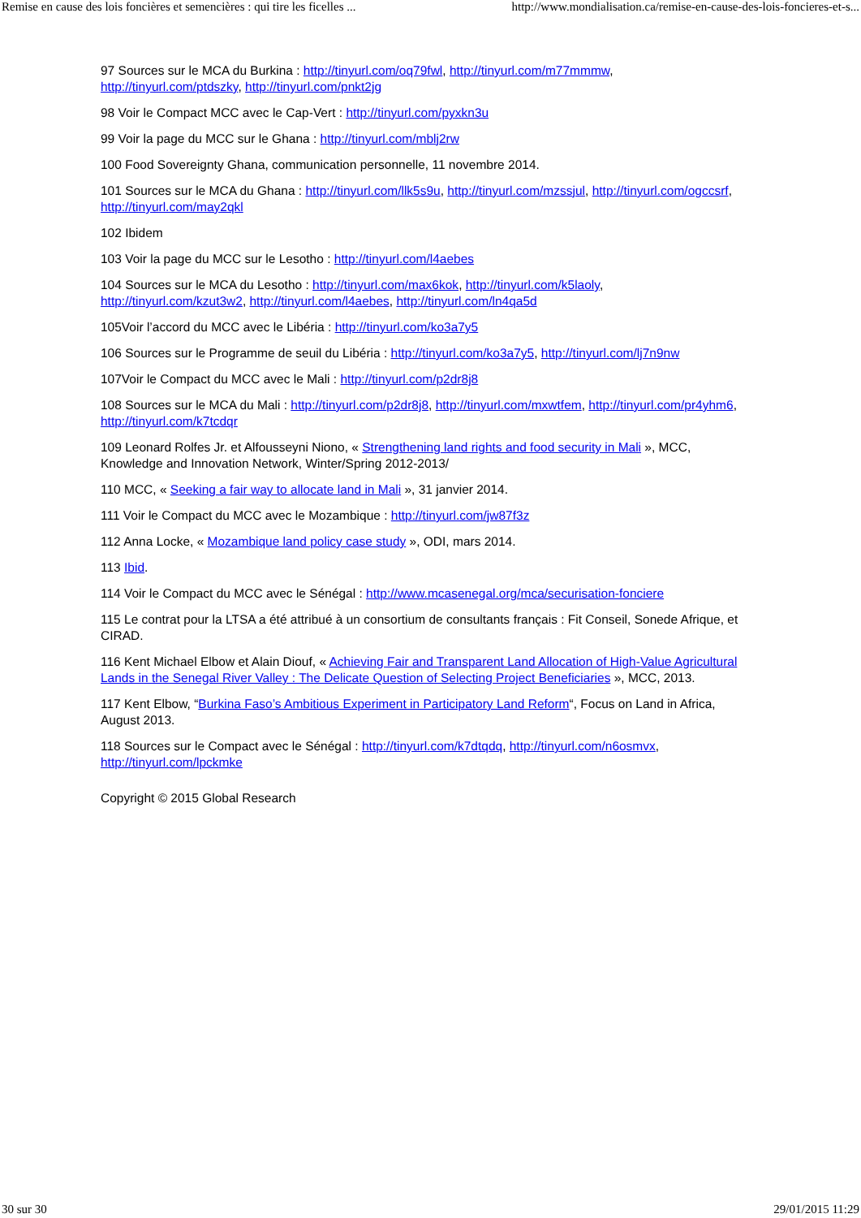Remise en cause des lois foncières et semencières : qui tire les ficelles ... http://www.mondialisation.ca/remise-en-cause-des-lois-foncieres-et-s...
97 Sources sur le MCA du Burkina : http://tinyurl.com/oq79fwl, http://tinyurl.com/m77mmmw, http://tinyurl.com/ptdszky, http://tinyurl.com/pnkt2jg
98 Voir le Compact MCC avec le Cap-Vert : http://tinyurl.com/pyxkn3u
99 Voir la page du MCC sur le Ghana : http://tinyurl.com/mblj2rw
100 Food Sovereignty Ghana, communication personnelle, 11 novembre 2014.
101 Sources sur le MCA du Ghana : http://tinyurl.com/llk5s9u, http://tinyurl.com/mzssjul, http://tinyurl.com/ogccsrf, http://tinyurl.com/may2qkl
102 Ibidem
103 Voir la page du MCC sur le Lesotho : http://tinyurl.com/l4aebes
104 Sources sur le MCA du Lesotho : http://tinyurl.com/max6kok, http://tinyurl.com/k5laoly, http://tinyurl.com/kzut3w2, http://tinyurl.com/l4aebes, http://tinyurl.com/ln4qa5d
105Voir l’accord du MCC avec le Libéria : http://tinyurl.com/ko3a7y5
106 Sources sur le Programme de seuil du Libéria : http://tinyurl.com/ko3a7y5, http://tinyurl.com/lj7n9nw
107Voir le Compact du MCC avec le Mali : http://tinyurl.com/p2dr8j8
108 Sources sur le MCA du Mali : http://tinyurl.com/p2dr8j8, http://tinyurl.com/mxwtfem, http://tinyurl.com/pr4yhm6, http://tinyurl.com/k7tcdqr
109 Leonard Rolfes Jr. et Alfousseyni Niono, « Strengthening land rights and food security in Mali », MCC, Knowledge and Innovation Network, Winter/Spring 2012-2013/
110 MCC, « Seeking a fair way to allocate land in Mali », 31 janvier 2014.
111 Voir le Compact du MCC avec le Mozambique : http://tinyurl.com/jw87f3z
112 Anna Locke, « Mozambique land policy case study », ODI, mars 2014.
113 Ibid.
114 Voir le Compact du MCC avec le Sénégal : http://www.mcasenegal.org/mca/securisation-fonciere
115 Le contrat pour la LTSA a été attribué à un consortium de consultants français : Fit Conseil, Sonede Afrique, et CIRAD.
116 Kent Michael Elbow et Alain Diouf, « Achieving Fair and Transparent Land Allocation of High-Value Agricultural Lands in the Senegal River Valley : The Delicate Question of Selecting Project Beneficiaries », MCC, 2013.
117 Kent Elbow, “Burkina Faso’s Ambitious Experiment in Participatory Land Reform“, Focus on Land in Africa, August 2013.
118 Sources sur le Compact avec le Sénégal : http://tinyurl.com/k7dtqdq, http://tinyurl.com/n6osmvx, http://tinyurl.com/lpckmke
Copyright © 2015 Global Research
30 sur 30 29/01/2015 11:29